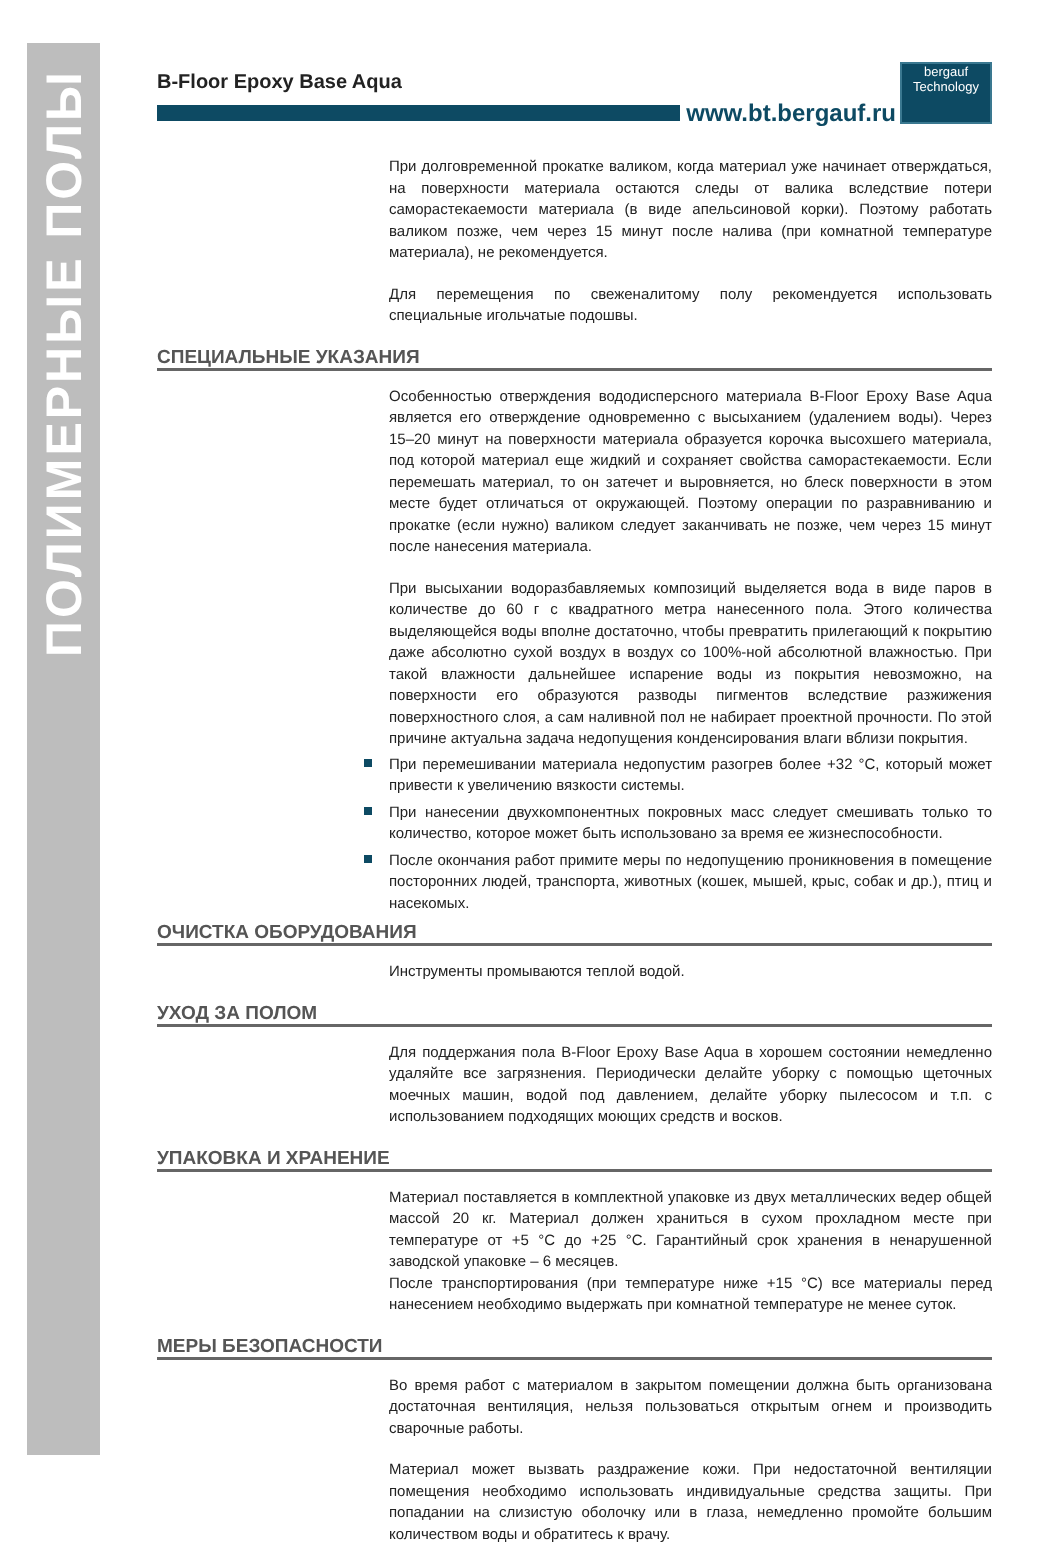ПОЛИМЕРНЫЕ ПОЛЫ
B-Floor Epoxy Base Aqua
www.bt.bergauf.ru
bergauf
Technology
При долговременной прокатке валиком, когда материал уже начинает отверждаться, на поверхности материала остаются следы от валика вследствие потери саморастекаемости материала (в виде апельсиновой корки). Поэтому работать валиком позже, чем через 15 минут после налива (при комнатной температуре материала), не рекомендуется.
Для перемещения по свеженалитому полу рекомендуется использовать специальные игольчатые подошвы.
СПЕЦИАЛЬНЫЕ УКАЗАНИЯ
Особенностью отверждения вододисперсного материала B-Floor Epoxy Base Aqua является его отверждение одновременно с высыханием (удалением воды). Через 15–20 минут на поверхности материала образуется корочка высохшего материала, под которой материал еще жидкий и сохраняет свойства саморастекаемости. Если перемешать материал, то он затечет и выровняется, но блеск поверхности в этом месте будет отличаться от окружающей. Поэтому операции по разравниванию и прокатке (если нужно) валиком следует заканчивать не позже, чем через 15 минут после нанесения материала.
При высыхании водоразбавляемых композиций выделяется вода в виде паров в количестве до 60 г с квадратного метра нанесенного пола. Этого количества выделяющейся воды вполне достаточно, чтобы превратить прилегающий к покрытию даже абсолютно сухой воздух в воздух со 100%-ной абсолютной влажностью. При такой влажности дальнейшее испарение воды из покрытия невозможно, на поверхности его образуются разводы пигментов вследствие разжижения поверхностного слоя, а сам наливной пол не набирает проектной прочности. По этой причине актуальна задача недопущения конденсирования влаги вблизи покрытия.
При перемешивании материала недопустим разогрев более +32 °С, который может привести к увеличению вязкости системы.
При нанесении двухкомпонентных покровных масс следует смешивать только то количество, которое может быть использовано за время ее жизнеспособности.
После окончания работ примите меры по недопущению проникновения в помещение посторонних людей, транспорта, животных (кошек, мышей, крыс, собак и др.), птиц и насекомых.
ОЧИСТКА ОБОРУДОВАНИЯ
Инструменты промываются теплой водой.
УХОД ЗА ПОЛОМ
Для поддержания пола B-Floor Epoxy Base Aqua в хорошем состоянии немедленно удаляйте все загрязнения. Периодически делайте уборку с помощью щеточных моечных машин, водой под давлением, делайте уборку пылесосом и т.п. с использованием подходящих моющих средств и восков.
УПАКОВКА И ХРАНЕНИЕ
Материал поставляется в комплектной упаковке из двух металлических ведер общей массой 20 кг. Материал должен храниться в сухом прохладном месте при температуре от +5 °С до +25 °С. Гарантийный срок хранения в ненарушенной заводской упаковке – 6 месяцев.
После транспортирования (при температуре ниже +15 °С) все материалы перед нанесением необходимо выдержать при комнатной температуре не менее суток.
МЕРЫ БЕЗОПАСНОСТИ
Во время работ с материалом в закрытом помещении должна быть организована достаточная вентиляция, нельзя пользоваться открытым огнем и производить сварочные работы.
Материал может вызвать раздражение кожи. При недостаточной вентиляции помещения необходимо использовать индивидуальные средства защиты. При попадании на слизистую оболочку или в глаза, немедленно промойте большим количеством воды и обратитесь к врачу.